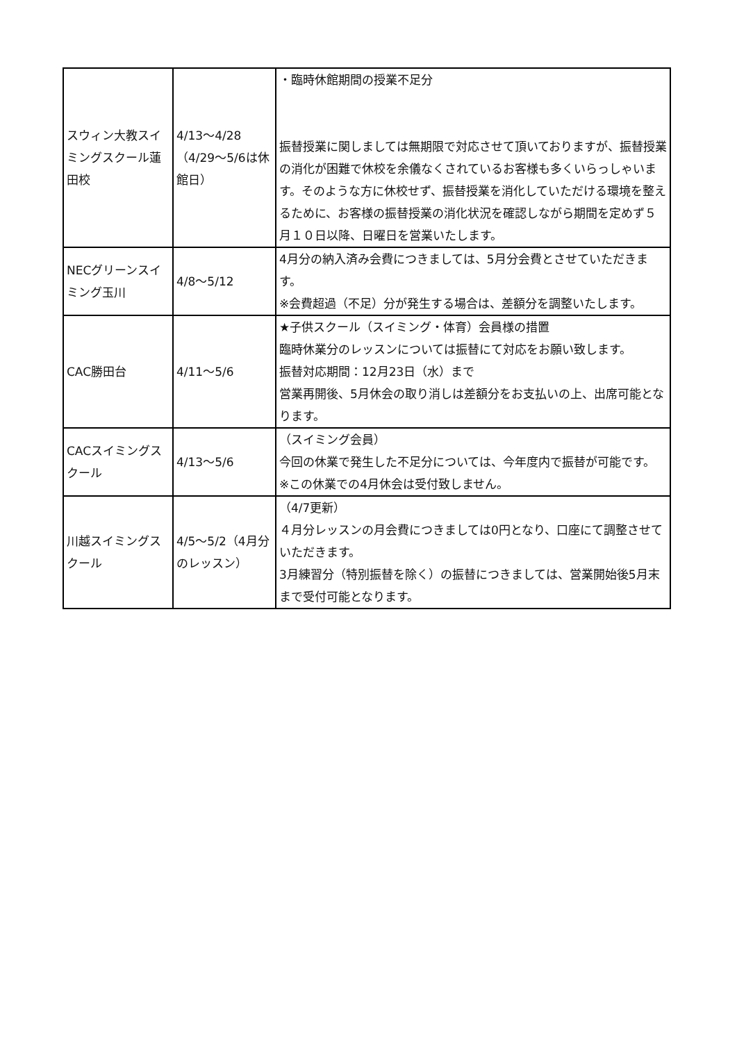| スウィン大教スイミングスクール蓮田校 | 4/13～4/28（4/29～5/6は休館日） | ・臨時休館期間の授業不足分 振替授業に関しましては無期限で対応させて頂いておりますが、振替授業の消化が困難で休校を余儀なくされているお客様も多くいらっしゃいます。そのような方に休校せず、振替授業を消化していただける環境を整えるために、お客様の振替授業の消化状況を確認しながら期間を定めず５月１０日以降、日曜日を営業いたします。 |
| NECグリーンスイミング玉川 | 4/8～5/12 | 4月分の納入済み会費につきましては、5月分会費とさせていただきます。 ※会費超過（不足）分が発生する場合は、差額分を調整いたします。 |
| CAC勝田台 | 4/11～5/6 | ★子供スクール（スイミング・体育）会員様の措置 臨時休業分のレッスンについては振替にて対応をお願い致します。 振替対応期間：12月23日（水）まで 営業再開後、5月休会の取り消しは差額分をお支払いの上、出席可能となります。 |
| CACスイミングスクール | 4/13～5/6 | （スイミング会員） 今回の休業で発生した不足分については、今年度内で振替が可能です。 ※この休業での4月休会は受付致しません。 |
| 川越スイミングスクール | 4/5～5/2（4月分のレッスン） | （4/7更新） ４月分レッスンの月会費につきましては0円となり、口座にて調整させていただきます。 3月練習分（特別振替を除く）の振替につきましては、営業開始後5月末まで受付可能となります。 |